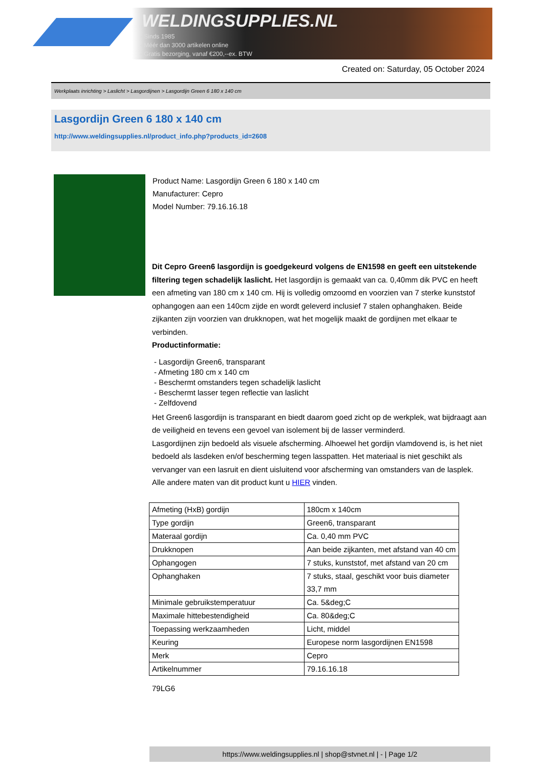WELDINGSUPPLIES.NL
- Sinds 1985
- Méér dan 3000 artikelen online
- Gratis bezorging, vanaf €200,--ex. BTW
Created on: Saturday, 05 October 2024
Werkplaats inrichting > Laslicht > Lasgordijnen > Lasgordijn Green 6 180 x 140 cm
Lasgordijn Green 6 180 x 140 cm
http://www.weldingsupplies.nl/product_info.php?products_id=2608
Product Name: Lasgordijn Green 6 180 x 140 cm
Manufacturer: Cepro
Model Number: 79.16.16.18
Dit Cepro Green6 lasgordijn is goedgekeurd volgens de EN1598 en geeft een uitstekende filtering tegen schadelijk laslicht. Het lasgordijn is gemaakt van ca. 0,40mm dik PVC en heeft een afmeting van 180 cm x 140 cm. Hij is volledig omzoomd en voorzien van 7 sterke kunststof ophangogen aan een 140cm zijde en wordt geleverd inclusief 7 stalen ophanghaken. Beide zijkanten zijn voorzien van drukknopen, wat het mogelijk maakt de gordijnen met elkaar te verbinden.
Productinformatie:
- Lasgordijn Green6, transparant
- Afmeting 180 cm x 140 cm
- Beschermt omstanders tegen schadelijk laslicht
- Beschermt lasser tegen reflectie van laslicht
- Zelfdovend
Het Green6 lasgordijn is transparant en biedt daarom goed zicht op de werkplek, wat bijdraagt aan de veiligheid en tevens een gevoel van isolement bij de lasser verminderd.
Lasgordijnen zijn bedoeld als visuele afscherming. Alhoewel het gordijn vlamdovend is, is het niet bedoeld als lasdeken en/of bescherming tegen lasspatten. Het materiaal is niet geschikt als vervanger van een lasruit en dient uisluitend voor afscherming van omstanders van de lasplek.
Alle andere maten van dit product kunt u HIER vinden.
| Afmeting (HxB) gordijn | 180cm x 140cm |
| Type gordijn | Green6, transparant |
| Materaal gordijn | Ca. 0,40 mm PVC |
| Drukknopen | Aan beide zijkanten, met afstand van 40 cm |
| Ophangogen | 7 stuks, kunststof, met afstand van 20 cm |
| Ophanghaken | 7 stuks, staal, geschikt voor buis diameter 33,7 mm |
| Minimale gebruikstemperatuur | Ca. 5&deg;C |
| Maximale hittebestendigheid | Ca. 80&deg;C |
| Toepassing werkzaamheden | Licht, middel |
| Keuring | Europese norm lasgordijnen EN1598 |
| Merk | Cepro |
| Artikelnummer | 79.16.16.18 |
79LG6
https://www.weldingsupplies.nl | shop@stvnet.nl | - | Page 1/2